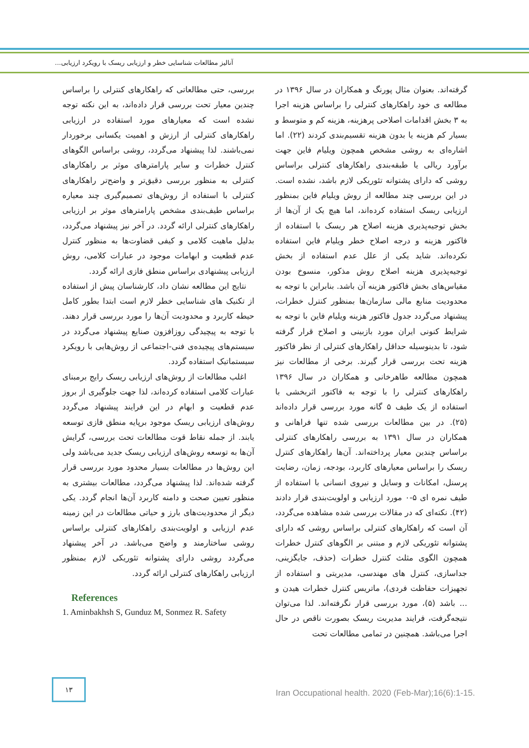آنالیز مطالعات شناسایی خطر و ارزیابی ریسک با رویکرد ارزیابی...
گرفته‌اند. بعنوان مثال پورنگ و همکاران در سال ۱۳۹۶ در مطالعه ی خود راهکارهای کنترلی را براساس هزینه اجرا به ۳ بخش اقدامات اصلاحی پرهزینه، هزینه کم و متوسط و بسیار کم هزینه یا بدون هزینه تقسیم‌بندی کردند (۲۲). اما اشاره‌ای به روشی مشخص همچون ویلیام فاین جهت برآورد ریالی یا طبقه‌بندی راهکارهای کنترلی براساس روشی که دارای پشتوانه تئوریکی لازم باشد، نشده است. در این بررسی چند مطالعه از روش ویلیام فاین بمنظور ارزیابی ریسک استفاده کرده‌اند، اما هیچ یک از آن‌ها از بخش توجیه‌پذیری هزینه اصلاح هر ریسک با استفاده از فاکتور هزینه و درجه اصلاح خطر ویلیام فاین استفاده نکرده‌اند. شاید یکی از علل عدم استفاده از بخش توجیه‌پذیری هزینه اصلاح روش مذکور، منسوخ بودن مقیاس‌های بخش فاکتور هزینه آن باشد. بنابراین با توجه به محدودیت منابع مالی سازمان‌ها بمنظور کنترل خطرات، پیشنهاد می‌گردد جدول فاکتور هزینه ویلیام فاین با توجه به شرایط کنونی ایران مورد بازبینی و اصلاح قرار گرفته شود، تا بدینوسیله حداقل راهکارهای کنترلی از نظر فاکتور هزینه تحت بررسی قرار گیرند. برخی از مطالعات نیز همچون مطالعه طاهرخانی و همکاران در سال ۱۳۹۶ راهکارهای کنترلی را با توجه به فاکتور اثربخشی با استفاده از یک طیف ۵ گانه مورد بررسی قرار داده‌اند (۲۵). در بین مطالعات بررسی شده تنها فراهانی و همکاران در سال ۱۳۹۱ به بررسی راهکارهای کنترلی براساس چندین معیار پرداخته‌اند. آن‌ها راهکارهای کنترل ریسک را براساس معیارهای کاربرد، بودجه، زمان، رضایت پرسنل، امکانات و وسایل و نیروی انسانی با استفاده از طیف نمره ای ۵-۰ مورد ارزیابی و اولویت‌بندی قرار دادند (۴۲). نکته‌ای که در مقالات بررسی شده مشاهده می‌گردد، آن است که راهکارهای کنترلی براساس روشی که دارای پشتوانه تئوریکی لازم و مبتنی بر الگوهای کنترل خطرات همچون الگوی مثلث کنترل خطرات (حذف، جایگزینی، جداسازی، کنترل های مهندسی، مدیریتی و استفاده از تجهیزات حفاظت فردی)، ماتریس کنترل خطرات هیدن و ... باشد (۵)، مورد بررسی قرار نگرفته‌اند. لذا می‌توان نتیجه‌گرفت، فرایند مدیریت ریسک بصورت ناقص در حال اجرا می‌باشد. همچنین در تمامی مطالعات تحت
بررسی، حتی مطالعاتی که راهکارهای کنترلی را براساس چندین معیار تحت بررسی قرار داده‌اند، به این نکته توجه نشده است که معیارهای مورد استفاده در ارزیابی راهکارهای کنترلی از ارزش و اهمیت یکسانی برخوردار نمی‌باشند. لذا پیشنهاد می‌گردد، روشی براساس الگوهای کنترل خطرات و سایر پارامترهای موثر بر راهکارهای کنترلی به منظور بررسی دقیق‌تر و واضح‌تر راهکارهای کنترلی با استفاده از روش‌های تصمیم‌گیری چند معیاره براساس طیف‌بندی مشخص پارامترهای موثر بر ارزیابی راهکارهای کنترلی ارائه گردد. در آخر نیز پیشنهاد می‌گردد، بدلیل ماهیت کلامی و کیفی قضاوت‌ها به منظور کنترل عدم قطعیت و ابهامات موجود در عبارات کلامی، روش ارزیابی پیشنهادی براساس منطق فازی ارائه گردد.
 نتایج این مطالعه نشان داد، کارشناسان پیش از استفاده از تکنیک های شناسایی خطر لازم است ابتدا بطور کامل حیطه کاربرد و محدودیت آن‌ها را مورد بررسی قرار دهند. با توجه به پیچیدگی روزافزون صنایع پیشنهاد می‌گردد در سیستم‌های پیچیده‌ی فنی-اجتماعی از روش‌هایی با رویکرد سیستماتیک استفاده گردد.
 اغلب مطالعات از روش‌های ارزیابی ریسک رایج برمبنای عبارات کلامی استفاده کرده‌اند، لذا جهت جلوگیری از بروز عدم قطعیت و ابهام در این فرایند پیشنهاد می‌گردد روش‌های ارزیابی ریسک موجود برپایه منطق فازی توسعه یابند. از جمله نقاط قوت مطالعات تحت بررسی، گرایش آن‌ها به توسعه روش‌های ارزیابی ریسک جدید می‌باشد ولی این روش‌ها در مطالعات بسیار محدود مورد بررسی قرار گرفته شده‌اند. لذا پیشنهاد می‌گردد، مطالعات بیشتری به منظور تعیین صحت و دامنه کاربرد آن‌ها انجام گردد. یکی دیگر از محدودیت‌های بارز و حیاتی مطالعات در این زمینه عدم ارزیابی و اولویت‌بندی راهکارهای کنترلی براساس روشی ساختارمند و واضح می‌باشد. در آخر پیشنهاد می‌گردد روشی دارای پشتوانه تئوریکی لازم بمنظور ارزیابی راهکارهای کنترلی ارائه گردد.
References
1. Aminbakhsh S, Gunduz M, Sonmez R. Safety
۱۳
Iran Occupational health. 2020 (Feb-Mar);16(6):1-15.